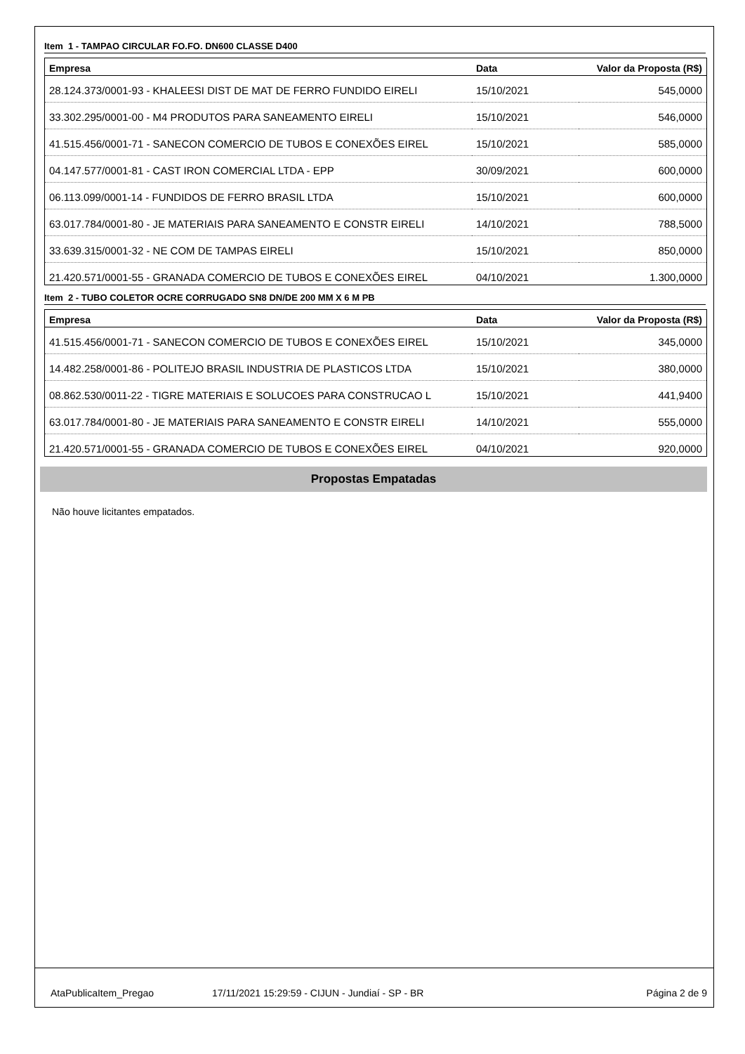Item 1 - TAMPAO CIRCULAR FO.FO. DN600 CLASSE D400
| Empresa | Data | Valor da Proposta (R$) |
| --- | --- | --- |
| 28.124.373/0001-93 - KHALEESI DIST DE MAT DE FERRO FUNDIDO EIRELI | 15/10/2021 | 545,0000 |
| 33.302.295/0001-00 - M4 PRODUTOS PARA SANEAMENTO EIRELI | 15/10/2021 | 546,0000 |
| 41.515.456/0001-71 - SANECON COMERCIO DE TUBOS E CONEXÕES EIREL | 15/10/2021 | 585,0000 |
| 04.147.577/0001-81 - CAST IRON COMERCIAL LTDA - EPP | 30/09/2021 | 600,0000 |
| 06.113.099/0001-14 - FUNDIDOS DE FERRO BRASIL LTDA | 15/10/2021 | 600,0000 |
| 63.017.784/0001-80 - JE MATERIAIS PARA SANEAMENTO E CONSTR EIRELI | 14/10/2021 | 788,5000 |
| 33.639.315/0001-32 - NE COM DE TAMPAS EIRELI | 15/10/2021 | 850,0000 |
| 21.420.571/0001-55 - GRANADA COMERCIO DE TUBOS E CONEXÕES EIREL | 04/10/2021 | 1.300,0000 |
Item 2 - TUBO COLETOR OCRE CORRUGADO SN8 DN/DE 200 MM X 6 M PB
| Empresa | Data | Valor da Proposta (R$) |
| --- | --- | --- |
| 41.515.456/0001-71 - SANECON COMERCIO DE TUBOS E CONEXÕES EIREL | 15/10/2021 | 345,0000 |
| 14.482.258/0001-86 - POLITEJO BRASIL INDUSTRIA DE PLASTICOS LTDA | 15/10/2021 | 380,0000 |
| 08.862.530/0011-22 - TIGRE MATERIAIS E SOLUCOES PARA CONSTRUCAO L | 15/10/2021 | 441,9400 |
| 63.017.784/0001-80 - JE MATERIAIS PARA SANEAMENTO E CONSTR EIRELI | 14/10/2021 | 555,0000 |
| 21.420.571/0001-55 - GRANADA COMERCIO DE TUBOS E CONEXÕES EIREL | 04/10/2021 | 920,0000 |
Propostas Empatadas
Não houve licitantes empatados.
AtaPublicaItem_Pregao 17/11/2021 15:29:59 - CIJUN - Jundiaí - SP - BR Página 2 de 9